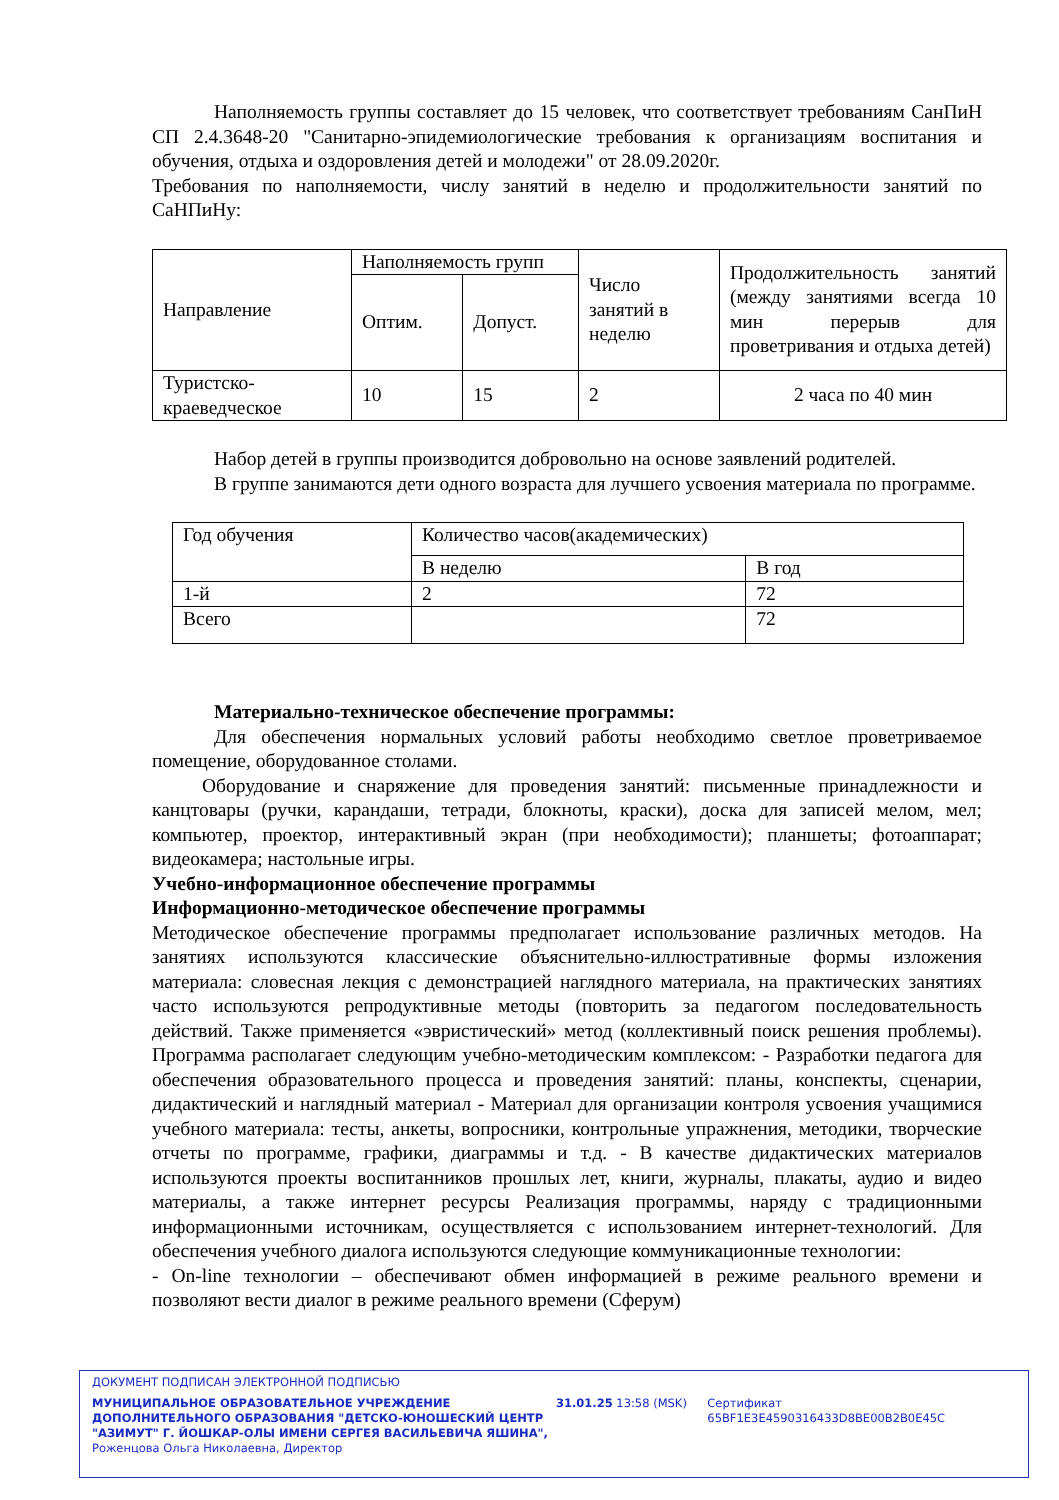Наполняемость группы составляет до 15 человек, что соответствует требованиям СанПиН СП 2.4.3648-20 "Санитарно-эпидемиологические требования к организациям воспитания и обучения, отдыха и оздоровления детей и молодежи" от 28.09.2020г.
Требования по наполняемости, числу занятий в неделю и продолжительности занятий по СаНПиНу:
| Направление | Наполняемость групп | | Число занятий в неделю | Продолжительность занятий (между занятиями всегда 10 мин перерыв для проветривания и отдыха детей) |
| | Оптим. | Допуст. | | |
| Туристско-краеведческое | 10 | 15 | 2 | 2 часа по 40 мин |
Набор детей в группы производится добровольно на основе заявлений родителей.
В группе занимаются дети одного возраста для лучшего усвоения материала по программе.
| Год обучения | Количество часов(академических) | |
| | В неделю | В год |
| 1-й | 2 | 72 |
| Всего | | 72 |
Материально-техническое обеспечение программы:
Для обеспечения нормальных условий работы необходимо светлое проветриваемое помещение, оборудованное столами.
Оборудование и снаряжение для проведения занятий: письменные принадлежности и канцтовары (ручки, карандаши, тетради, блокноты, краски), доска для записей мелом, мел; компьютер, проектор, интерактивный экран (при необходимости); планшеты; фотоаппарат; видеокамера; настольные игры.
Учебно-информационное обеспечение программы
Информационно-методическое обеспечение программы
Методическое обеспечение программы предполагает использование различных методов. На занятиях используются классические объяснительно-иллюстративные формы изложения материала: словесная лекция с демонстрацией наглядного материала, на практических занятиях часто используются репродуктивные методы (повторить за педагогом последовательность действий. Также применяется «эвристический» метод (коллективный поиск решения проблемы). Программа располагает следующим учебно-методическим комплексом: - Разработки педагога для обеспечения образовательного процесса и проведения занятий: планы, конспекты, сценарии, дидактический и наглядный материал - Материал для организации контроля усвоения учащимися учебного материала: тесты, анкеты, вопросники, контрольные упражнения, методики, творческие отчеты по программе, графики, диаграммы и т.д. - В качестве дидактических материалов используются проекты воспитанников прошлых лет, книги, журналы, плакаты, аудио и видео материалы, а также интернет ресурсы Реализация программы, наряду с традиционными информационными источникам, осуществляется с использованием интернет-технологий. Для обеспечения учебного диалога используются следующие коммуникационные технологии:
- On-line технологии – обеспечивают обмен информацией в режиме реального времени и позволяют вести диалог в режиме реального времени (Сферум)
ДОКУМЕНТ ПОДПИСАН ЭЛЕКТРОННОЙ ПОДПИСЬЮ
МУНИЦИПАЛЬНОЕ ОБРАЗОВАТЕЛЬНОЕ УЧРЕЖДЕНИЕ ДОПОЛНИТЕЛЬНОГО ОБРАЗОВАНИЯ "ДЕТСКО-ЮНОШЕСКИЙ ЦЕНТР "АЗИМУТ" Г. ЙОШКАР-ОЛЫ ИМЕНИ СЕРГЕЯ ВАСИЛЬЕВИЧА ЯШИНА",
Роженцова Ольга Николаевна, Директор
31.01.25 13:58 (MSK) Сертификат 65BF1E3E4590316433D8BE00B2B0E45C